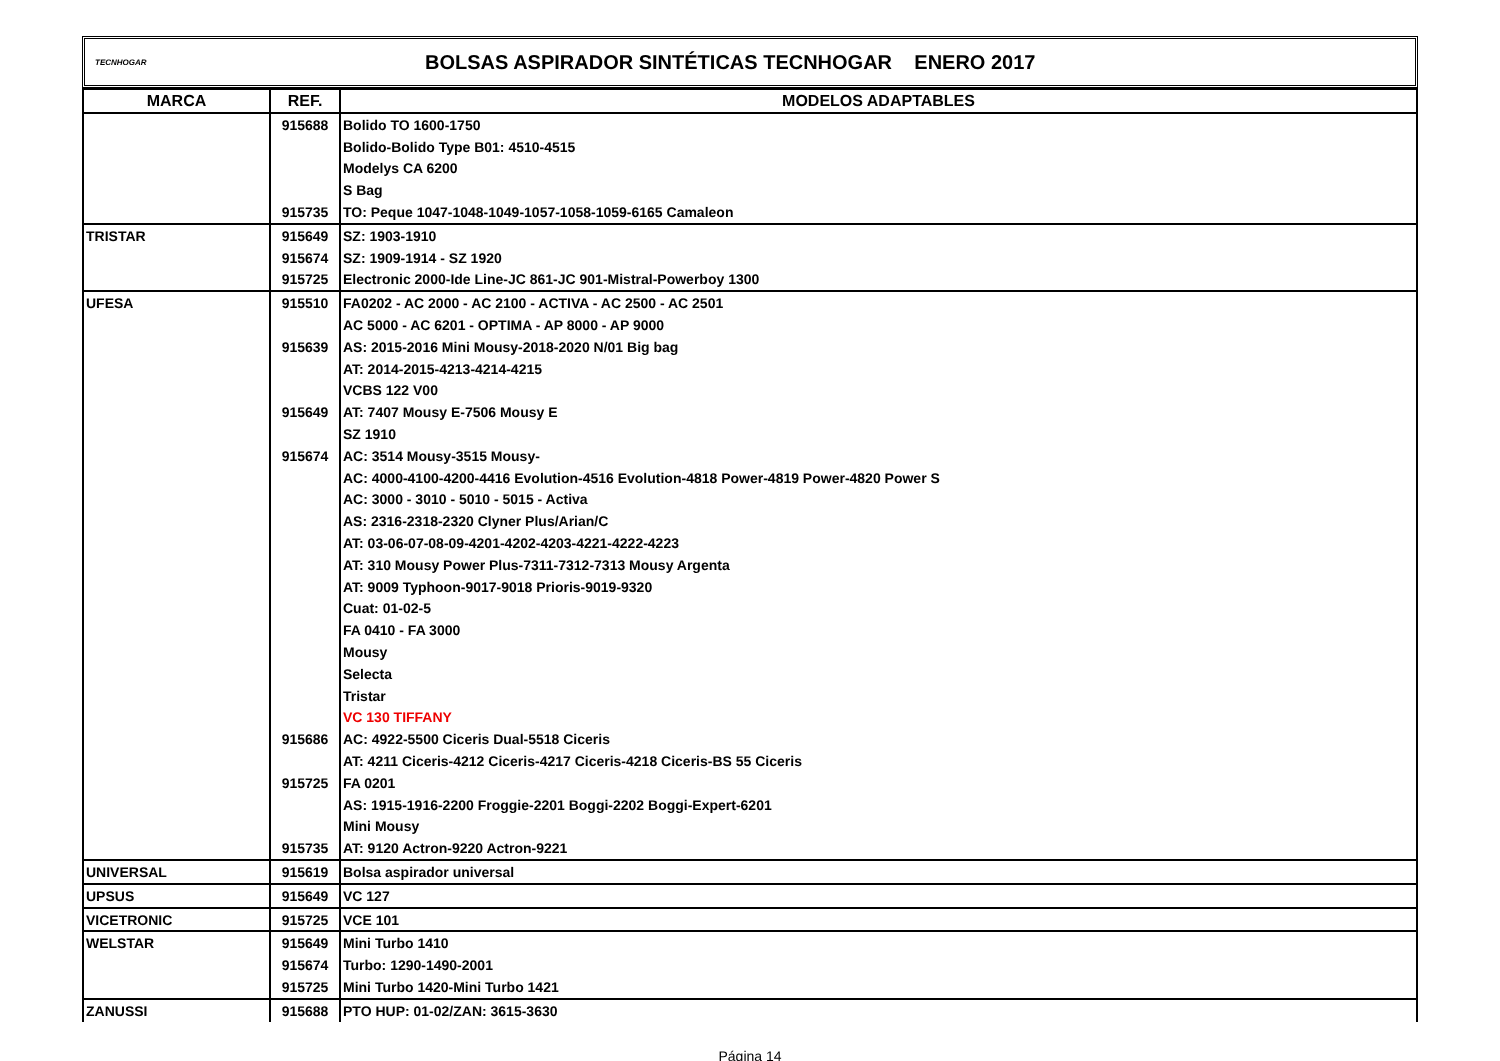TECNHOGAR
BOLSAS ASPIRADOR SINTÉTICAS TECNHOGAR ENERO 2017
| MARCA | REF. | MODELOS ADAPTABLES |
| --- | --- | --- |
| | 915688 | Bolido TO 1600-1750 |
| | | Bolido-Bolido Type B01: 4510-4515 |
| | | Modelys CA 6200 |
| | | S Bag |
| | 915735 | TO: Peque 1047-1048-1049-1057-1058-1059-6165 Camaleon |
| TRISTAR | 915649 | SZ: 1903-1910 |
| | 915674 | SZ: 1909-1914 - SZ 1920 |
| | 915725 | Electronic 2000-Ide Line-JC 861-JC 901-Mistral-Powerboy 1300 |
| UFESA | 915510 | FA0202 - AC 2000 - AC 2100 - ACTIVA - AC 2500 - AC 2501 |
| | | AC 5000 - AC 6201 - OPTIMA - AP 8000 - AP 9000 |
| | 915639 | AS: 2015-2016 Mini Mousy-2018-2020 N/01 Big bag |
| | | AT: 2014-2015-4213-4214-4215 |
| | | VCBS 122 V00 |
| | 915649 | AT: 7407 Mousy E-7506 Mousy E |
| | | SZ 1910 |
| | 915674 | AC: 3514 Mousy-3515 Mousy- |
| | | AC: 4000-4100-4200-4416 Evolution-4516 Evolution-4818 Power-4819 Power-4820 Power S |
| | | AC: 3000 - 3010 - 5010 - 5015 - Activa |
| | | AS: 2316-2318-2320 Clyner Plus/Arian/C |
| | | AT: 03-06-07-08-09-4201-4202-4203-4221-4222-4223 |
| | | AT: 310 Mousy Power Plus-7311-7312-7313 Mousy Argenta |
| | | AT: 9009 Typhoon-9017-9018 Prioris-9019-9320 |
| | | Cuat: 01-02-5 |
| | | FA 0410 - FA 3000 |
| | | Mousy |
| | | Selecta |
| | | Tristar |
| | | VC 130 TIFFANY |
| | 915686 | AC: 4922-5500 Ciceris Dual-5518 Ciceris |
| | | AT: 4211 Ciceris-4212 Ciceris-4217 Ciceris-4218 Ciceris-BS 55 Ciceris |
| | 915725 | FA 0201 |
| | | AS: 1915-1916-2200 Froggie-2201 Boggi-2202 Boggi-Expert-6201 |
| | | Mini Mousy |
| | 915735 | AT: 9120 Actron-9220 Actron-9221 |
| UNIVERSAL | 915619 | Bolsa aspirador universal |
| UPSUS | 915649 | VC 127 |
| VICETRONIC | 915725 | VCE 101 |
| WELSTAR | 915649 | Mini Turbo 1410 |
| | 915674 | Turbo: 1290-1490-2001 |
| | 915725 | Mini Turbo 1420-Mini Turbo 1421 |
| ZANUSSI | 915688 | PTO HUP: 01-02/ZAN: 3615-3630 |
Página 14